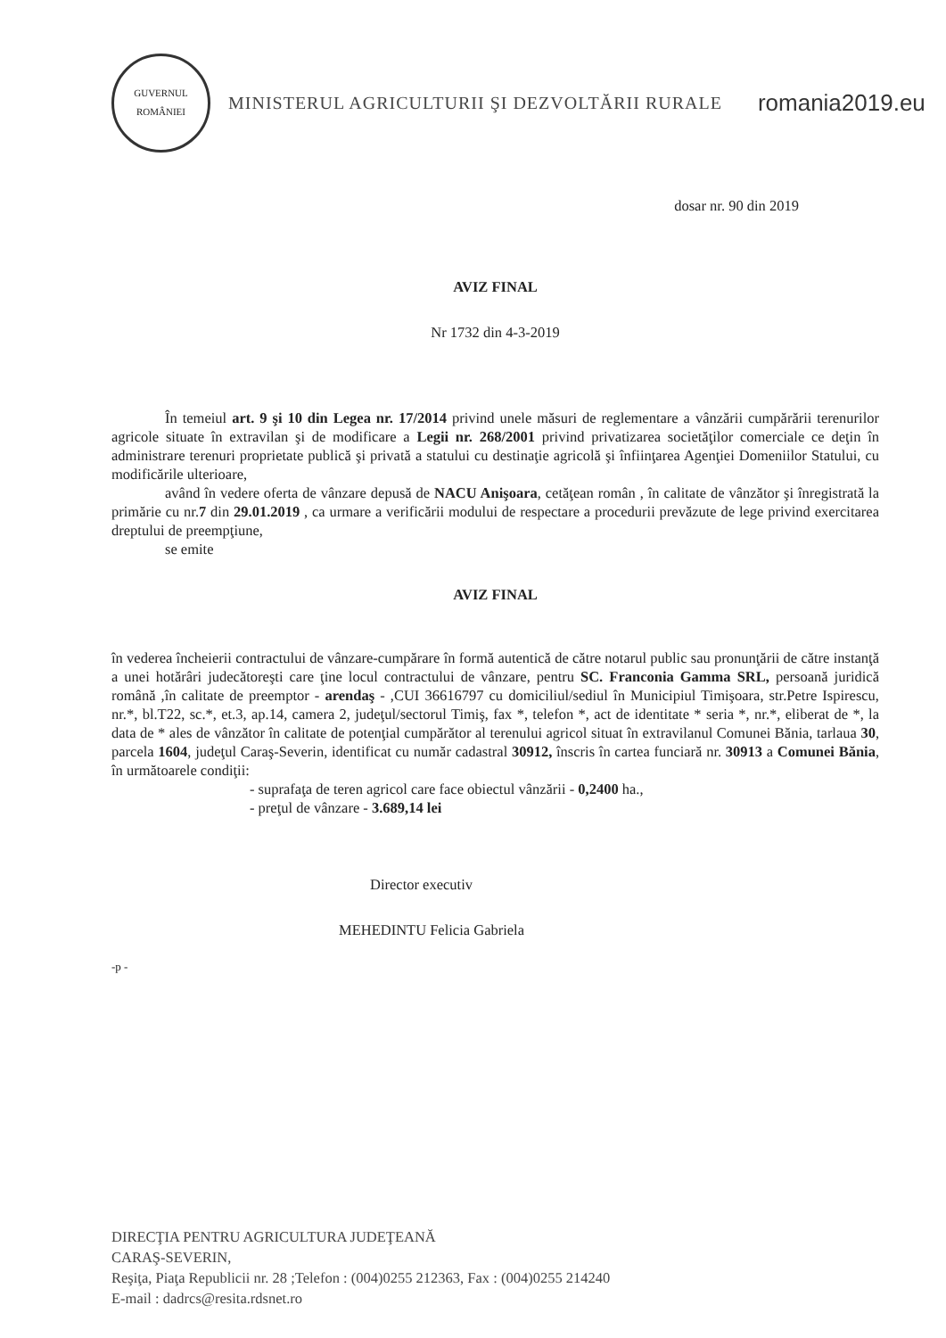GUVERNUL
ROMÂNIEI
MINISTERUL AGRICULTURII ŞI DEZVOLTĂRII RURALE
romania2019.eu
dosar nr. 90 din 2019
AVIZ FINAL
Nr 1732 din 4-3-2019
În temeiul art. 9 şi 10 din Legea nr. 17/2014 privind unele măsuri de reglementare a vânzării cumpărării terenurilor agricole situate în extravilan şi de modificare a Legii nr. 268/2001 privind privatizarea societăţilor comerciale ce deţin în administrare terenuri proprietate publică şi privată a statului cu destinaţie agricolă şi înfiinţarea Agenţiei Domeniilor Statului, cu modificările ulterioare,
având în vedere oferta de vânzare depusă de NACU Anişoara, cetăţean român , în calitate de vânzător şi înregistrată la primărie cu nr.7 din 29.01.2019 , ca urmare a verificării modului de respectare a procedurii prevăzute de lege privind exercitarea dreptului de preempţiune,
se emite
AVIZ FINAL
în vederea încheierii contractului de vânzare-cumpărare în formă autentică de către notarul public sau pronunţării de către instanţă a unei hotărâri judecătoreşti care ţine locul contractului de vânzare, pentru SC. Franconia Gamma SRL, persoană juridică română ,în calitate de preemptor - arendaş - ,CUI 36616797 cu domiciliul/sediul în Municipiul Timişoara, str.Petre Ispirescu, nr.*, bl.T22, sc.*, et.3, ap.14, camera 2, judeţul/sectorul Timiş, fax *, telefon *, act de identitate * seria *, nr.*, eliberat de *, la data de * ales de vânzător în calitate de potenţial cumpărător al terenului agricol situat în extravilanul Comunei Bănia, tarlaua 30, parcela 1604, judeţul Caraş-Severin, identificat cu număr cadastral 30912, înscris în cartea funciară nr. 30913 a Comunei Bănia, în următoarele condiţii:
- suprafaţa de teren agricol care face obiectul vânzării - 0,2400 ha.,
- preţul de vânzare - 3.689,14 lei
Director executiv
MEHEDINTU Felicia Gabriela
-p -
DIRECŢIA PENTRU AGRICULTURA JUDEŢEANĂ
CARAŞ-SEVERIN,
Reşiţa, Piaţa Republicii nr. 28 ;Telefon : (004)0255 212363, Fax : (004)0255 214240
E-mail : dadrcs@resita.rdsnet.ro